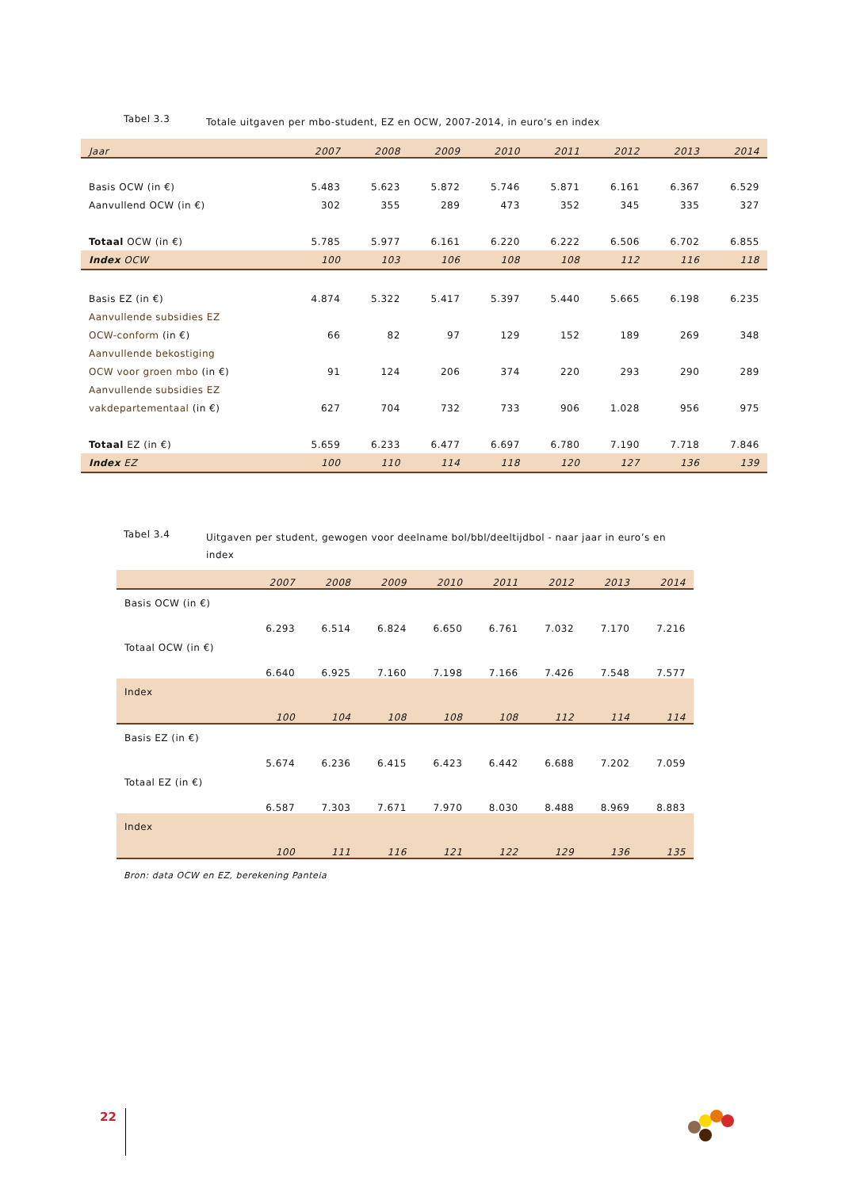Tabel 3.3
Totale uitgaven per mbo-student, EZ en OCW, 2007-2014, in euro’s en index
| Jaar | 2007 | 2008 | 2009 | 2010 | 2011 | 2012 | 2013 | 2014 |
| --- | --- | --- | --- | --- | --- | --- | --- | --- |
| Basis OCW (in €) | 5.483 | 5.623 | 5.872 | 5.746 | 5.871 | 6.161 | 6.367 | 6.529 |
| Aanvullend OCW (in €) | 302 | 355 | 289 | 473 | 352 | 345 | 335 | 327 |
| Totaal OCW (in €) | 5.785 | 5.977 | 6.161 | 6.220 | 6.222 | 6.506 | 6.702 | 6.855 |
| Index OCW | 100 | 103 | 106 | 108 | 108 | 112 | 116 | 118 |
| Basis EZ (in €) | 4.874 | 5.322 | 5.417 | 5.397 | 5.440 | 5.665 | 6.198 | 6.235 |
| Aanvullende subsidies EZ | | | | | | | | |
| OCW-conform (in €) | 66 | 82 | 97 | 129 | 152 | 189 | 269 | 348 |
| Aanvullende bekostiging | | | | | | | | |
| OCW voor groen mbo (in €) | 91 | 124 | 206 | 374 | 220 | 293 | 290 | 289 |
| Aanvullende subsidies EZ | | | | | | | | |
| vakdepartementaal (in €) | 627 | 704 | 732 | 733 | 906 | 1.028 | 956 | 975 |
| Totaal EZ (in €) | 5.659 | 6.233 | 6.477 | 6.697 | 6.780 | 7.190 | 7.718 | 7.846 |
| Index EZ | 100 | 110 | 114 | 118 | 120 | 127 | 136 | 139 |
Tabel 3.4
Uitgaven per student, gewogen voor deelname bol/bbl/deeltijdbol - naar jaar in euro’s en index
| | 2007 | 2008 | 2009 | 2010 | 2011 | 2012 | 2013 | 2014 |
| --- | --- | --- | --- | --- | --- | --- | --- | --- |
| Basis OCW (in €) | 6.293 | 6.514 | 6.824 | 6.650 | 6.761 | 7.032 | 7.170 | 7.216 |
| Totaal OCW (in €) | 6.640 | 6.925 | 7.160 | 7.198 | 7.166 | 7.426 | 7.548 | 7.577 |
| Index | 100 | 104 | 108 | 108 | 108 | 112 | 114 | 114 |
| Basis EZ (in €) | 5.674 | 6.236 | 6.415 | 6.423 | 6.442 | 6.688 | 7.202 | 7.059 |
| Totaal EZ (in €) | 6.587 | 7.303 | 7.671 | 7.970 | 8.030 | 8.488 | 8.969 | 8.883 |
| Index | 100 | 111 | 116 | 121 | 122 | 129 | 136 | 135 |
Bron: data OCW en EZ, berekening Panteia
22